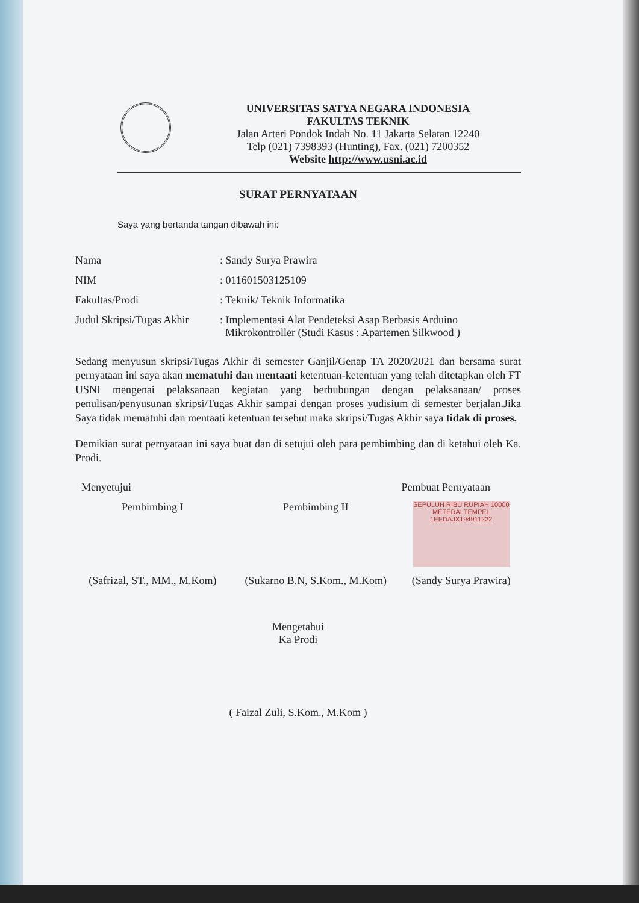UNIVERSITAS SATYA NEGARA INDONESIA
FAKULTAS TEKNIK
Jalan Arteri Pondok Indah No. 11 Jakarta Selatan 12240
Telp (021) 7398393 (Hunting), Fax. (021) 7200352
Website http://www.usni.ac.id
SURAT PERNYATAAN
Saya yang bertanda tangan dibawah ini:
| Nama | : Sandy Surya Prawira |
| NIM | : 011601503125109 |
| Fakultas/Prodi | : Teknik/ Teknik Informatika |
| Judul Skripsi/Tugas Akhir | : Implementasi Alat Pendeteksi Asap Berbasis Arduino Mikrokontroller (Studi Kasus : Apartemen Silkwood ) |
Sedang menyusun skripsi/Tugas Akhir di semester Ganjil/Genap TA 2020/2021 dan bersama surat pernyataan ini saya akan mematuhi dan mentaati ketentuan-ketentuan yang telah ditetapkan oleh FT USNI mengenai pelaksanaan kegiatan yang berhubungan dengan pelaksanaan/ proses penulisan/penyusunan skripsi/Tugas Akhir sampai dengan proses yudisium di semester berjalan.Jika Saya tidak mematuhi dan mentaati ketentuan tersebut maka skripsi/Tugas Akhir saya tidak di proses.
Demikian surat pernyataan ini saya buat dan di setujui oleh para pembimbing dan di ketahui oleh Ka. Prodi.
| Menyetujui | | Pembuat Pernyataan |
| Pembimbing I | Pembimbing II | SEPULUH RIBU RUPIAH 10000 METERAI TEMPEL 1EEDAJX194911222 |
| (Safrizal, ST., MM., M.Kom) | (Sukarno B.N, S.Kom., M.Kom) | (Sandy Surya Prawira) |
Mengetahui
Ka Prodi
( Faizal Zuli, S.Kom., M.Kom )